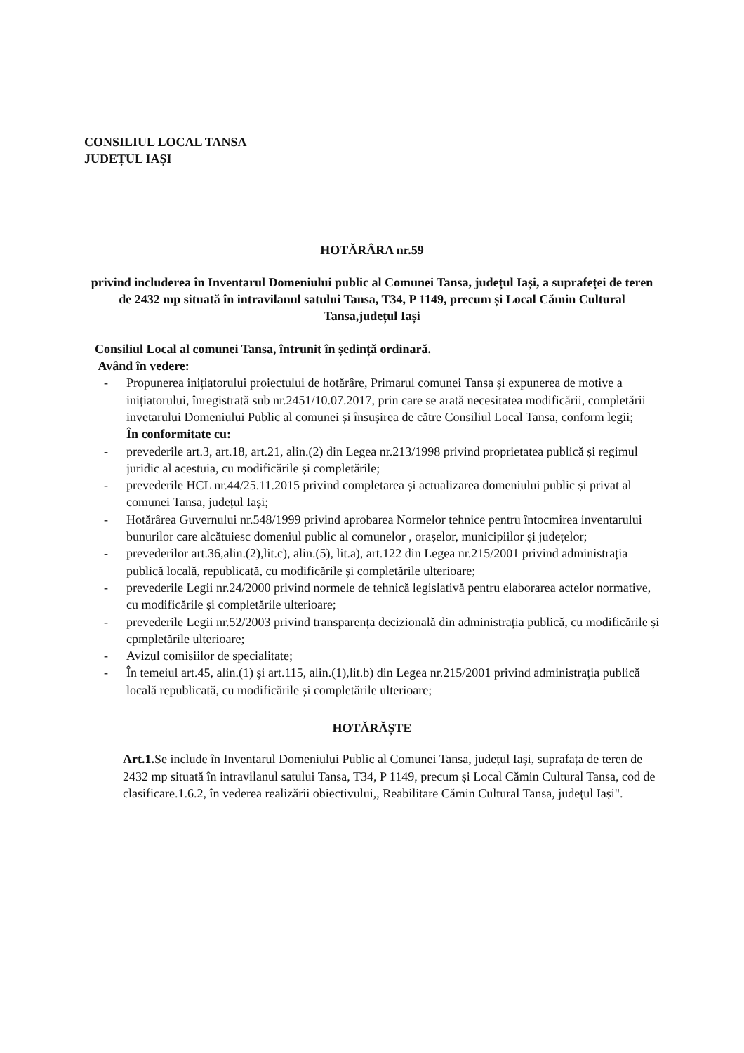CONSILIUL LOCAL TANSA
JUDEȚUL IAȘI
HOTĂRÂRA nr.59
privind includerea în Inventarul Domeniului public al Comunei Tansa, județul Iași, a suprafeței de teren de 2432 mp situată în intravilanul satului Tansa, T34, P 1149, precum și Local Cămin Cultural Tansa,județul Iași
Consiliul Local al comunei Tansa, întrunit în ședință ordinară.
Având în vedere:
- Propunerea inițiatorului proiectului de hotărâre, Primarul comunei Tansa și expunerea de motive a inițiatorului, înregistrată sub nr.2451/10.07.2017, prin care se arată necesitatea modificării, completării invetarului Domeniului Public al comunei și însușirea de către Consiliul Local Tansa, conform legii;
În conformitate cu:
- prevederile art.3, art.18, art.21, alin.(2) din Legea nr.213/1998 privind proprietatea publică și regimul juridic al acestuia, cu modificările și completările;
- prevederile HCL nr.44/25.11.2015 privind completarea și actualizarea domeniului public și privat al comunei Tansa, județul Iași;
- Hotărârea Guvernului nr.548/1999 privind aprobarea Normelor tehnice pentru întocmirea inventarului bunurilor care alcătuiesc domeniul public al comunelor , orașelor, municipiilor și județelor;
- prevederilor art.36,alin.(2),lit.c), alin.(5), lit.a), art.122 din Legea nr.215/2001 privind administrația publică locală, republicată, cu modificările și completările ulterioare;
- prevederile Legii nr.24/2000 privind normele de tehnică legislativă pentru elaborarea actelor normative, cu modificările și completările ulterioare;
- prevederile Legii nr.52/2003 privind transparența decizională din administrația publică, cu modificările și cpmpletările ulterioare;
- Avizul comisiilor de specialitate;
- În temeiul art.45, alin.(1) și art.115, alin.(1),lit.b) din Legea nr.215/2001 privind administrația publică locală republicată, cu modificările și completările ulterioare;
HOTĂRĂȘTE
Art.1. Se include în Inventarul Domeniului Public al Comunei Tansa, județul Iași, suprafața de teren de 2432 mp situată în intravilanul satului Tansa, T34, P 1149, precum și Local Cămin Cultural Tansa, cod de clasificare.1.6.2, în vederea realizării obiectivului,, Reabilitare Cămin Cultural Tansa, județul Iași".